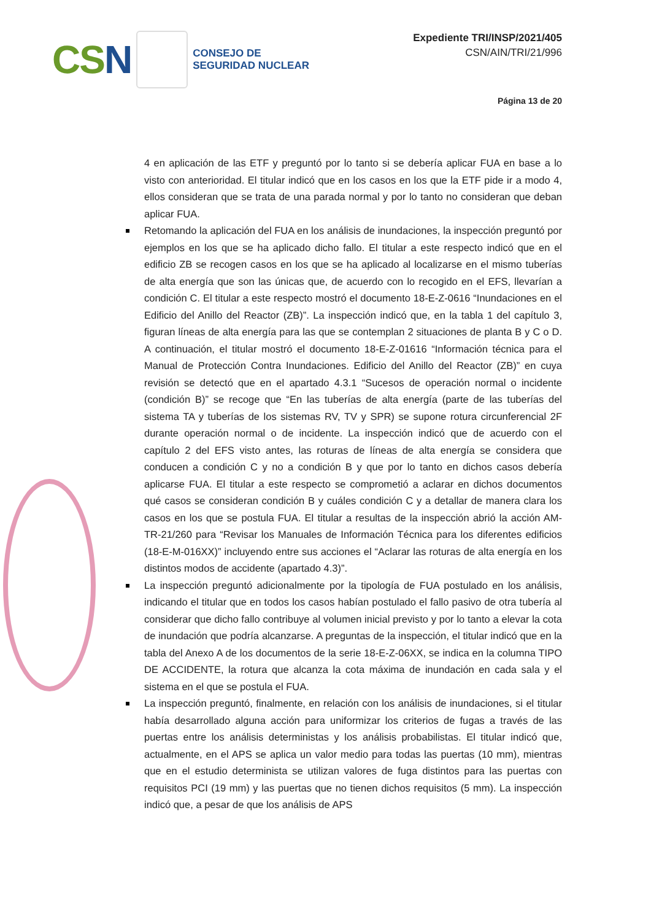CSN
CONSEJO DE
SEGURIDAD NUCLEAR
Expediente TRI/INSP/2021/405
CSN/AIN/TRI/21/996
Página 13 de 20
4 en aplicación de las ETF y preguntó por lo tanto si se debería aplicar FUA en base a lo visto con anterioridad. El titular indicó que en los casos en los que la ETF pide ir a modo 4, ellos consideran que se trata de una parada normal y por lo tanto no consideran que deban aplicar FUA.
Retomando la aplicación del FUA en los análisis de inundaciones, la inspección preguntó por ejemplos en los que se ha aplicado dicho fallo. El titular a este respecto indicó que en el edificio ZB se recogen casos en los que se ha aplicado al localizarse en el mismo tuberías de alta energía que son las únicas que, de acuerdo con lo recogido en el EFS, llevarían a condición C. El titular a este respecto mostró el documento 18-E-Z-0616 “Inundaciones en el Edificio del Anillo del Reactor (ZB)”. La inspección indicó que, en la tabla 1 del capítulo 3, figuran líneas de alta energía para las que se contemplan 2 situaciones de planta B y C o D. A continuación, el titular mostró el documento 18-E-Z-01616 “Información técnica para el Manual de Protección Contra Inundaciones. Edificio del Anillo del Reactor (ZB)” en cuya revisión se detectó que en el apartado 4.3.1 “Sucesos de operación normal o incidente (condición B)” se recoge que “En las tuberías de alta energía (parte de las tuberías del sistema TA y tuberías de los sistemas RV, TV y SPR) se supone rotura circunferencial 2F durante operación normal o de incidente. La inspección indicó que de acuerdo con el capítulo 2 del EFS visto antes, las roturas de líneas de alta energía se considera que conducen a condición C y no a condición B y que por lo tanto en dichos casos debería aplicarse FUA. El titular a este respecto se comprometió a aclarar en dichos documentos qué casos se consideran condición B y cuáles condición C y a detallar de manera clara los casos en los que se postula FUA. El titular a resultas de la inspección abrió la acción AM-TR-21/260 para “Revisar los Manuales de Información Técnica para los diferentes edificios (18-E-M-016XX)” incluyendo entre sus acciones el “Aclarar las roturas de alta energía en los distintos modos de accidente (apartado 4.3)”.
La inspección preguntó adicionalmente por la tipología de FUA postulado en los análisis, indicando el titular que en todos los casos habían postulado el fallo pasivo de otra tubería al considerar que dicho fallo contribuye al volumen inicial previsto y por lo tanto a elevar la cota de inundación que podría alcanzarse. A preguntas de la inspección, el titular indicó que en la tabla del Anexo A de los documentos de la serie 18-E-Z-06XX, se indica en la columna TIPO DE ACCIDENTE, la rotura que alcanza la cota máxima de inundación en cada sala y el sistema en el que se postula el FUA.
La inspección preguntó, finalmente, en relación con los análisis de inundaciones, si el titular había desarrollado alguna acción para uniformizar los criterios de fugas a través de las puertas entre los análisis deterministas y los análisis probabilistas. El titular indicó que, actualmente, en el APS se aplica un valor medio para todas las puertas (10 mm), mientras que en el estudio determinista se utilizan valores de fuga distintos para las puertas con requisitos PCI (19 mm) y las puertas que no tienen dichos requisitos (5 mm). La inspección indicó que, a pesar de que los análisis de APS